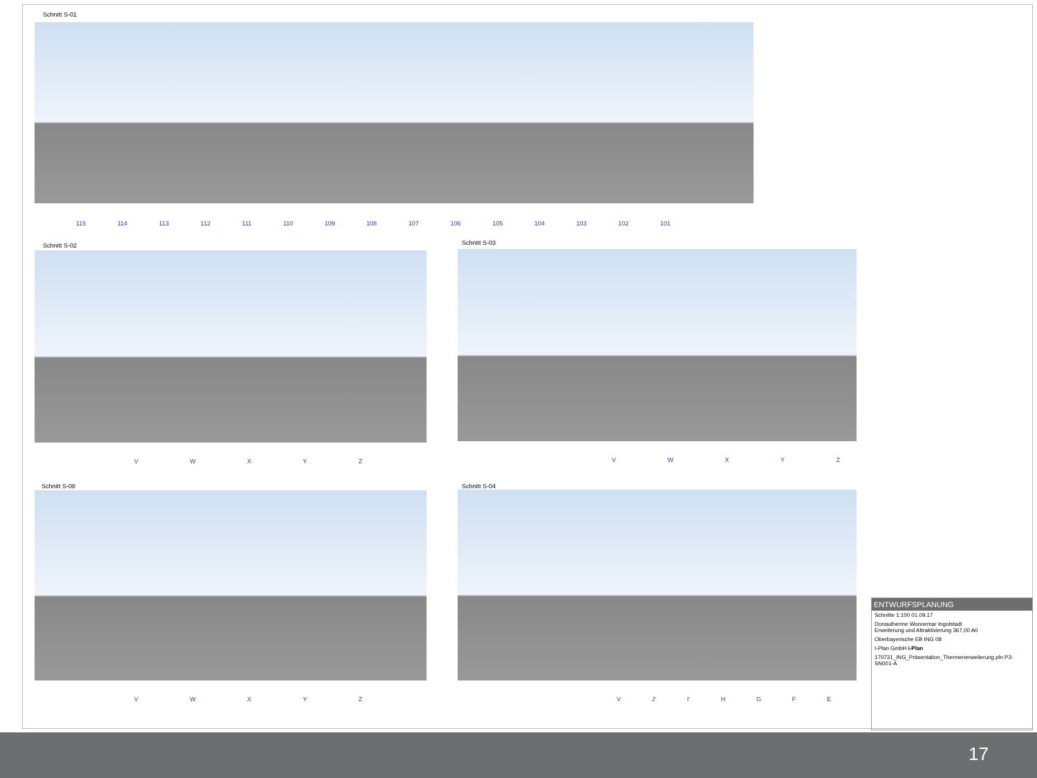Schnitt S-01
115 114 113 112 111 110 109 108 107 106 105 104 103 102 101
Schnitt S-02
V W X Y Z
Schnitt S-03
V W X Y Z
Schnitt S-08
V W X Y Z
Schnitt S-04
V J' I' H G F E
ENTWURFSPLANUNG
Schnitte 1:100 01.09.17
Donautherme Wonnemar Ingolstadt
Erweiterung und Attraktivierung 367,00 A0
Oberbayerische EB ING 08
I-Plan GmbH i-Plan
170731_ING_Präsentation_Thermenerweiterung.pln P3-SN001-A
17